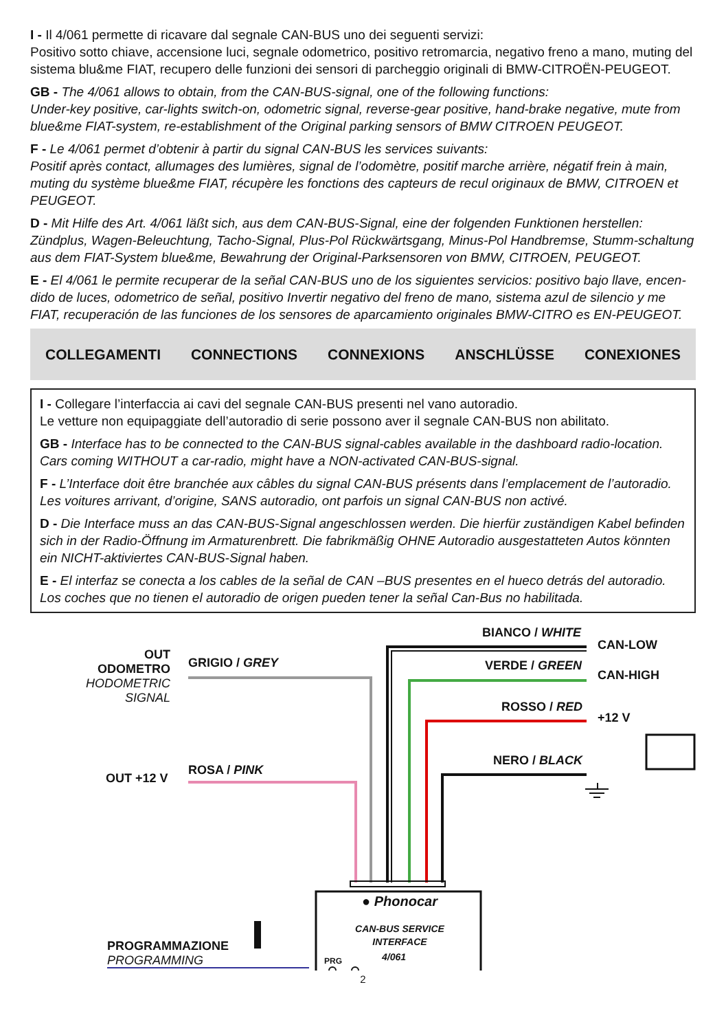I - Il 4/061 permette di ricavare dal segnale CAN-BUS uno dei seguenti servizi:
Positivo sotto chiave, accensione luci, segnale odometrico, positivo retromarcia, negativo freno a mano, muting del sistema blu&me FIAT, recupero delle funzioni dei sensori di parcheggio originali di BMW-CITROËN-PEUGEOT.
GB - The 4/061 allows to obtain, from the CAN-BUS-signal, one of the following functions:
Under-key positive, car-lights switch-on, odometric signal, reverse-gear positive, hand-brake negative, mute from blue&me FIAT-system, re-establishment of the Original parking sensors of BMW CITROEN PEUGEOT.
F - Le 4/061 permet d’obtenir à partir du signal CAN-BUS les services suivants:
Positif après contact, allumages des lumières, signal de l’odomètre, positif marche arrière, négatif frein à main, muting du système blue&me FIAT, récupère les fonctions des capteurs de recul originaux de BMW, CITROEN et PEUGEOT.
D - Mit Hilfe des Art. 4/061 läßt sich, aus dem CAN-BUS-Signal, eine der folgenden Funktionen herstellen: Zündplus, Wagen-Beleuchtung, Tacho-Signal, Plus-Pol Rückwärtsgang, Minus-Pol Handbremse, Stumm-schaltung aus dem FIAT-System blue&me, Bewahrung der Original-Parksensoren von BMW, CITROEN, PEUGEOT.
E - El 4/061 le permite recuperar de la señal CAN-BUS uno de los siguientes servicios: positivo bajo llave, encen-dido de luces, odometrico de señal, positivo Invertir negativo del freno de mano, sistema azul de silencio y me FIAT, recuperación de las funciones de los sensores de aparcamiento originales BMW-CITRO es EN-PEUGEOT.
COLLEGAMENTI CONNECTIONS CONNEXIONS ANSCHLÜSSE CONEXIONES
I - Collegare l’interfaccia ai cavi del segnale CAN-BUS presenti nel vano autoradio.
Le vetture non equipaggiate dell’autoradio di serie possono aver il segnale CAN-BUS non abilitato.
GB - Interface has to be connected to the CAN-BUS signal-cables available in the dashboard radio-location. Cars coming WITHOUT a car-radio, might have a NON-activated CAN-BUS-signal.
F - L’Interface doit être branchée aux câbles du signal CAN-BUS présents dans l’emplacement de l’autoradio. Les voitures arrivant, d’origine, SANS autoradio, ont parfois un signal CAN-BUS non activé.
D - Die Interface muss an das CAN-BUS-Signal angeschlossen werden. Die hierfür zuständigen Kabel befinden sich in der Radio-Öffnung im Armaturenbrett. Die fabrikmäßig OHNE Autoradio ausgestatteten Autos könnten ein NICHT-aktiviertes CAN-BUS-Signal haben.
E - El interfaz se conecta a los cables de la señal de CAN –BUS presentes en el hueco detrás del autoradio. Los coches que no tienen el autoradio de origen pueden tener la señal Can-Bus no habilitada.
OUT
ODOMETRO
HODOMETRIC
SIGNAL
GRIGIO / GREY
OUT +12 V
ROSA / PINK
BIANCO / WHITE
CAN-LOW
VERDE / GREEN
CAN-HIGH
ROSSO / RED
+12 V
NERO / BLACK
PROGRAMMAZIONE
PROGRAMMING
● Phonocar
CAN-BUS SERVICE
INTERFACE
PRG 4/061
2